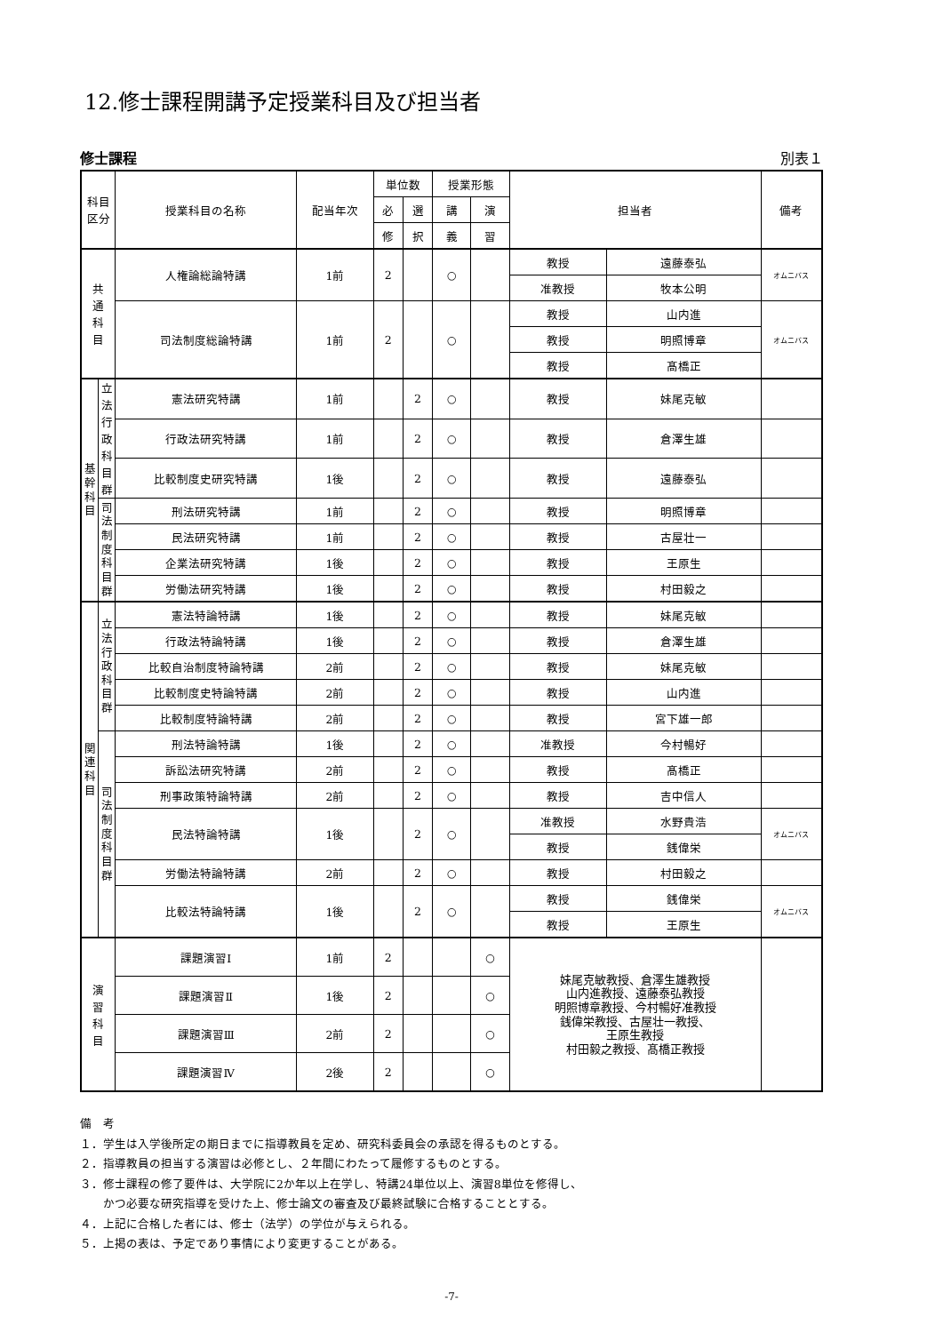12.修士課程開講予定授業科目及び担当者
修士課程 別表１
| 科目 区分 | | 授業科目の名称 | 配当年次 | 単位数 | | 授業形態 | | 担当者 | | 備考 |
| --- | --- | --- | --- | --- | --- | --- | --- | --- | --- | --- |
| | | | | 必 | 選 | 講 | 演 | | | |
| | | | | 修 | 択 | 義 | 習 | | | |
| 共 通 科 目 | | 人権論総論特講 | 1前 | 2 | | ○ | | 教授 | 遠藤泰弘 | オムニバス |
| | | | | | | | | 准教授 | 牧本公明 | |
| | | 司法制度総論特講 | 1前 | 2 | | ○ | | 教授 | 山内進 | オムニバス |
| | | | | | | | | 教授 | 明照博章 | |
| | | | | | | | | 教授 | 髙橋正 | |
| 基 幹 科 目 | 立法行政 科目群 | 憲法研究特講 | 1前 | | 2 | ○ | | 教授 | 妹尾克敏 | |
| | | 行政法研究特講 | 1前 | | 2 | ○ | | 教授 | 倉澤生雄 | |
| | | 比較制度史研究特講 | 1後 | | 2 | ○ | | 教授 | 遠藤泰弘 | |
| | 司 法 制 度 科 目 群 | 刑法研究特講 | 1前 | | 2 | ○ | | 教授 | 明照博章 | |
| | | 民法研究特講 | 1前 | | 2 | ○ | | 教授 | 古屋壮一 | |
| | | 企業法研究特講 | 1後 | | 2 | ○ | | 教授 | 王原生 | |
| | | 労働法研究特講 | 1後 | | 2 | ○ | | 教授 | 村田毅之 | |
| 関 連 科 目 | 立 法 行 政 科 目 群 | 憲法特論特講 | 1後 | | 2 | ○ | | 教授 | 妹尾克敏 | |
| | | 行政法特論特講 | 1後 | | 2 | ○ | | 教授 | 倉澤生雄 | |
| | | 比較自治制度特論特講 | 2前 | | 2 | ○ | | 教授 | 妹尾克敏 | |
| | | 比較制度史特論特講 | 2前 | | 2 | ○ | | 教授 | 山内進 | |
| | | 比較制度特論特講 | 2前 | | 2 | ○ | | 教授 | 宮下雄一郎 | |
| | 司 法 制 度 科 目 群 | 刑法特論特講 | 1後 | | 2 | ○ | | 准教授 | 今村暢好 | |
| | | 訴訟法研究特講 | 2前 | | 2 | ○ | | 教授 | 髙橋正 | |
| | | 刑事政策特論特講 | 2前 | | 2 | ○ | | 教授 | 吉中信人 | |
| | | 民法特論特講 | 1後 | | 2 | ○ | | 准教授 | 水野貴浩 | オムニバス |
| | | | | | | | | 教授 | 銭偉栄 | |
| | | 労働法特論特講 | 2前 | | 2 | ○ | | 教授 | 村田毅之 | |
| | | 比較法特論特講 | 1後 | | 2 | ○ | | 教授 | 銭偉栄 | オムニバス |
| | | | | | | | | 教授 | 王原生 | |
| 演 習 科 目 | | 課題演習Ⅰ | 1前 | 2 | | | ○ | 妹尾克敏教授、倉澤生雄教授 山内進教授、遠藤泰弘教授 明照博章教授、今村暢好准教授 銭偉栄教授、古屋壮一教授、 王原生教授 村田毅之教授、髙橋正教授 | | |
| | | 課題演習Ⅱ | 1後 | 2 | | | ○ | | | |
| | | 課題演習Ⅲ | 2前 | 2 | | | ○ | | | |
| | | 課題演習Ⅳ | 2後 | 2 | | | ○ | | | |
備　考
１．学生は入学後所定の期日までに指導教員を定め、研究科委員会の承認を得るものとする。
２．指導教員の担当する演習は必修とし、２年間にわたって履修するものとする。
３．修士課程の修了要件は、大学院に2か年以上在学し、特講24単位以上、演習8単位を修得し、
　　かつ必要な研究指導を受けた上、修士論文の審査及び最終試験に合格することとする。
４．上記に合格した者には、修士（法学）の学位が与えられる。
５．上掲の表は、予定であり事情により変更することがある。
-7-